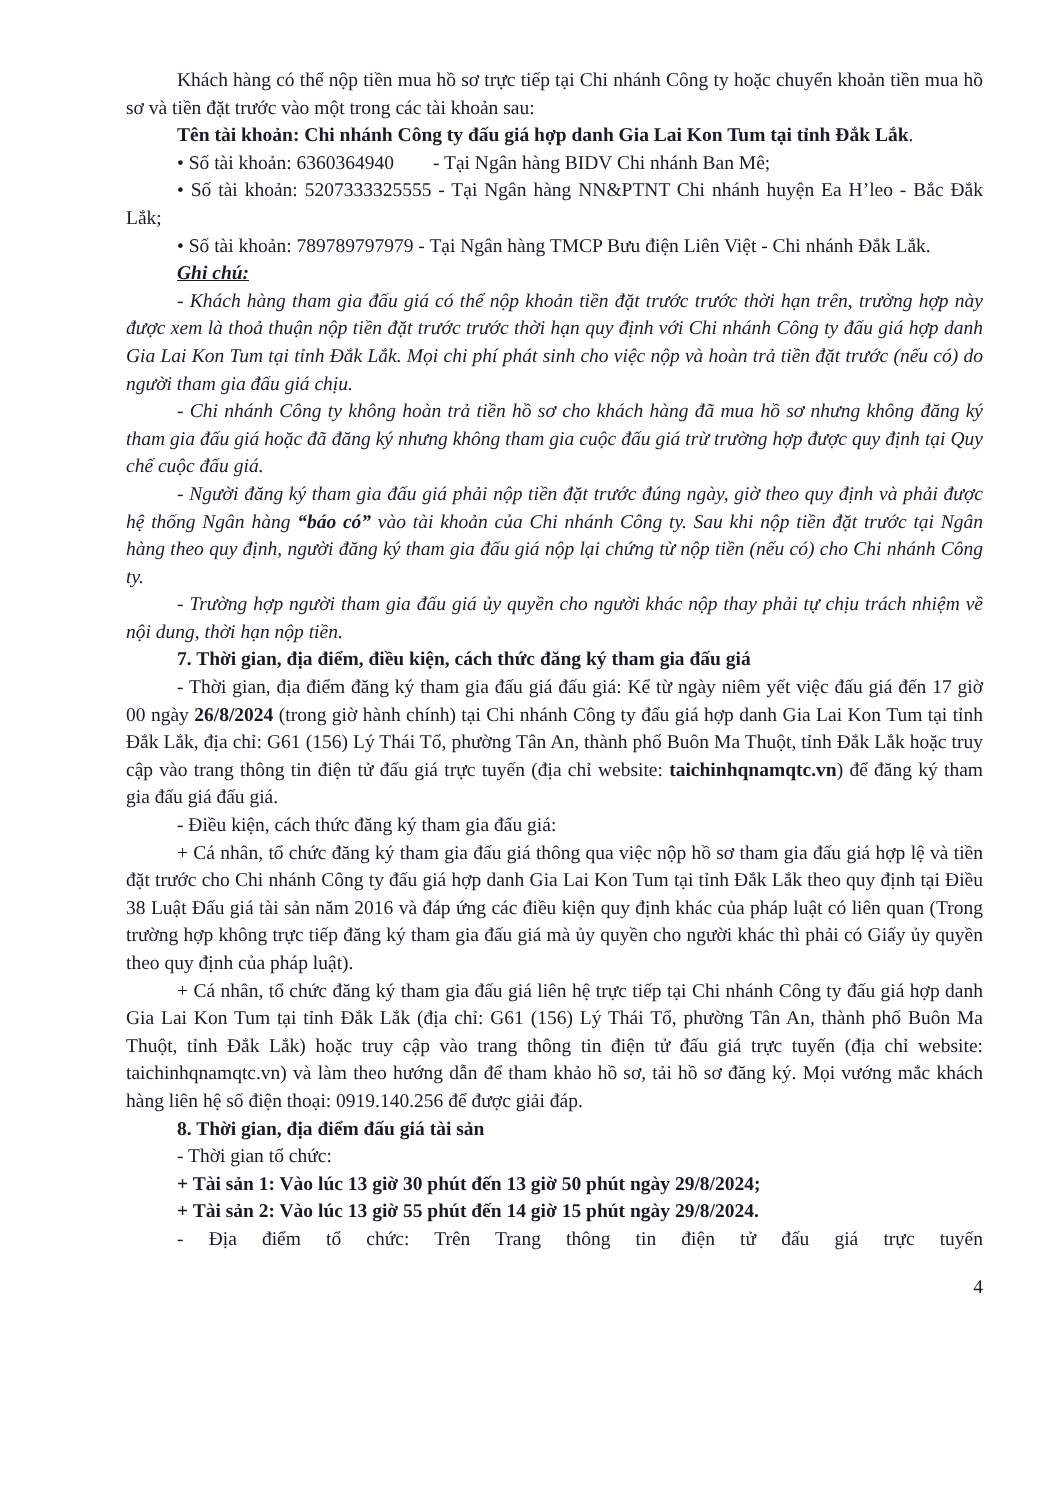Khách hàng có thể nộp tiền mua hồ sơ trực tiếp tại Chi nhánh Công ty hoặc chuyển khoản tiền mua hồ sơ và tiền đặt trước vào một trong các tài khoản sau:
Tên tài khoản: Chi nhánh Công ty đấu giá hợp danh Gia Lai Kon Tum tại tỉnh Đắk Lắk.
• Số tài khoản: 6360364940 - Tại Ngân hàng BIDV Chi nhánh Ban Mê;
• Số tài khoản: 5207333325555 - Tại Ngân hàng NN&PTNT Chi nhánh huyện Ea H’leo - Bắc Đắk Lắk;
• Số tài khoản: 789789797979 - Tại Ngân hàng TMCP Bưu điện Liên Việt - Chi nhánh Đắk Lắk.
Ghi chú:
- Khách hàng tham gia đấu giá có thể nộp khoản tiền đặt trước trước thời hạn trên, trường hợp này được xem là thoả thuận nộp tiền đặt trước trước thời hạn quy định với Chi nhánh Công ty đấu giá hợp danh Gia Lai Kon Tum tại tỉnh Đắk Lắk. Mọi chi phí phát sinh cho việc nộp và hoàn trả tiền đặt trước (nếu có) do người tham gia đấu giá chịu.
- Chi nhánh Công ty không hoàn trả tiền hồ sơ cho khách hàng đã mua hồ sơ nhưng không đăng ký tham gia đấu giá hoặc đã đăng ký nhưng không tham gia cuộc đấu giá trừ trường hợp được quy định tại Quy chế cuộc đấu giá.
- Người đăng ký tham gia đấu giá phải nộp tiền đặt trước đúng ngày, giờ theo quy định và phải được hệ thống Ngân hàng “báo có” vào tài khoản của Chi nhánh Công ty. Sau khi nộp tiền đặt trước tại Ngân hàng theo quy định, người đăng ký tham gia đấu giá nộp lại chứng từ nộp tiền (nếu có) cho Chi nhánh Công ty.
- Trường hợp người tham gia đấu giá ủy quyền cho người khác nộp thay phải tự chịu trách nhiệm về nội dung, thời hạn nộp tiền.
7. Thời gian, địa điểm, điều kiện, cách thức đăng ký tham gia đấu giá
- Thời gian, địa điểm đăng ký tham gia đấu giá đấu giá: Kể từ ngày niêm yết việc đấu giá đến 17 giờ 00 ngày 26/8/2024 (trong giờ hành chính) tại Chi nhánh Công ty đấu giá hợp danh Gia Lai Kon Tum tại tỉnh Đắk Lắk, địa chỉ: G61 (156) Lý Thái Tổ, phường Tân An, thành phố Buôn Ma Thuột, tỉnh Đắk Lắk hoặc truy cập vào trang thông tin điện tử đấu giá trực tuyến (địa chỉ website: taichinhqnamqtc.vn) để đăng ký tham gia đấu giá đấu giá.
- Điều kiện, cách thức đăng ký tham gia đấu giá:
+ Cá nhân, tổ chức đăng ký tham gia đấu giá thông qua việc nộp hồ sơ tham gia đấu giá hợp lệ và tiền đặt trước cho Chi nhánh Công ty đấu giá hợp danh Gia Lai Kon Tum tại tỉnh Đắk Lắk theo quy định tại Điều 38 Luật Đấu giá tài sản năm 2016 và đáp ứng các điều kiện quy định khác của pháp luật có liên quan (Trong trường hợp không trực tiếp đăng ký tham gia đấu giá mà ủy quyền cho người khác thì phải có Giấy ủy quyền theo quy định của pháp luật).
+ Cá nhân, tổ chức đăng ký tham gia đấu giá liên hệ trực tiếp tại Chi nhánh Công ty đấu giá hợp danh Gia Lai Kon Tum tại tỉnh Đắk Lắk (địa chỉ: G61 (156) Lý Thái Tổ, phường Tân An, thành phố Buôn Ma Thuột, tỉnh Đắk Lắk) hoặc truy cập vào trang thông tin điện tử đấu giá trực tuyến (địa chỉ website: taichinhqnamqtc.vn) và làm theo hướng dẫn để tham khảo hồ sơ, tải hồ sơ đăng ký. Mọi vướng mắc khách hàng liên hệ số điện thoại: 0919.140.256 để được giải đáp.
8. Thời gian, địa điểm đấu giá tài sản
- Thời gian tổ chức:
+ Tài sản 1: Vào lúc 13 giờ 30 phút đến 13 giờ 50 phút ngày 29/8/2024;
+ Tài sản 2: Vào lúc 13 giờ 55 phút đến 14 giờ 15 phút ngày 29/8/2024.
- Địa điểm tổ chức: Trên Trang thông tin điện tử đấu giá trực tuyến
4